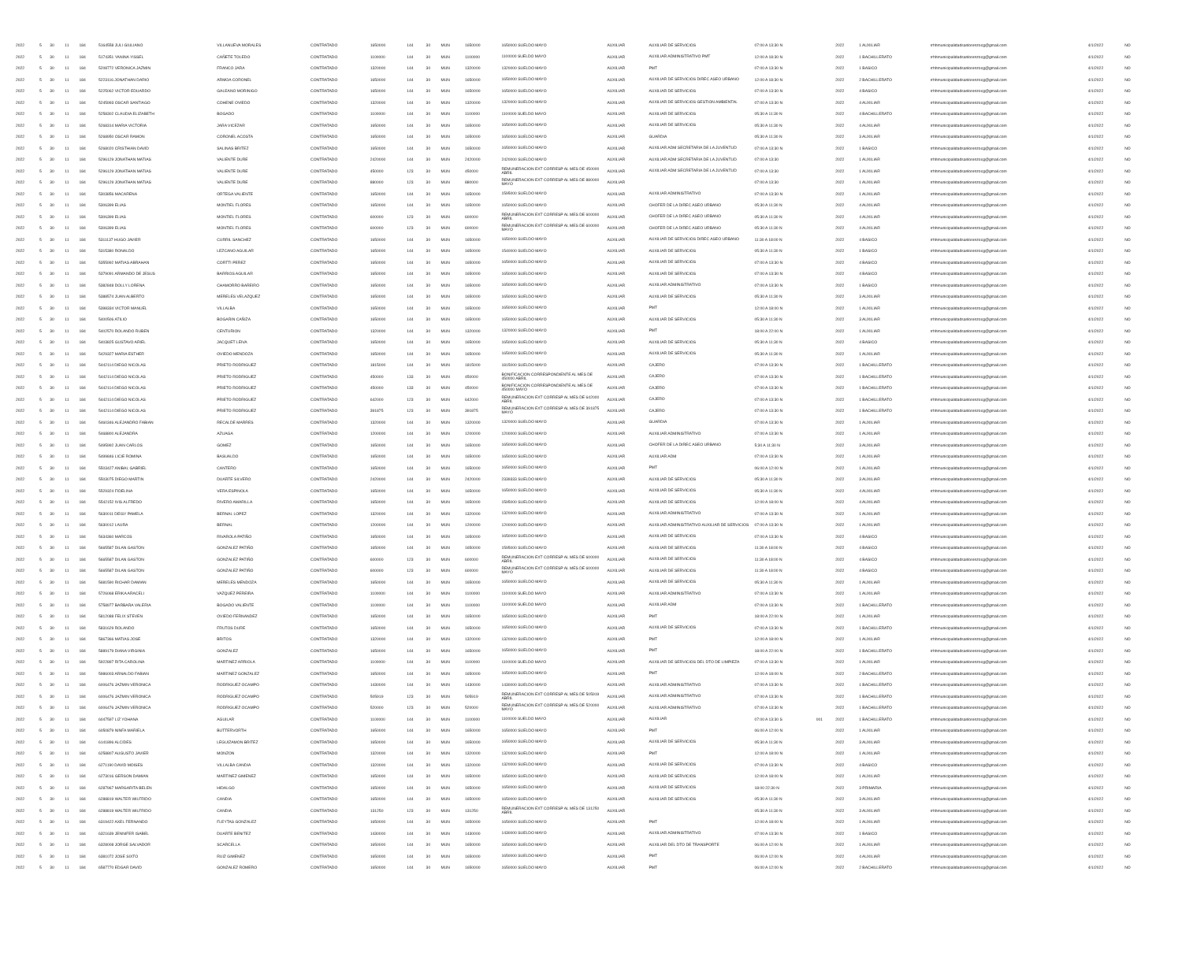| 2022 | 5 | 30 | 11 | 184 | 5164558 JULI GIULIANO | VILLANUEVA MORALES | CONTRATADO | 1650000 | 144 | 30 | MUN | 1650000 | 1650000 SUELDO MAYO | AUXILIAR | AUXILIAR DE SERVICIOS | 07:00 A 13:30 N | | 2022 | 1 AUXILIAR | rrhhmunicipalidadsanlorenzocg@gmail.com | 4/1/2022 | NO |
| 2022 | 5 | 30 | 11 | 184 | 5174351 YANINA YISSEL | CAÑETE TOLEDO | CONTRATADO | 1100000 | 144 | 30 | MUN | 1100000 | 1100000 SUELDO MAYO | AUXILIAR | AUXILIAR ADMINISTRATIVO PMT | 12:00 A 18:30 N | | 2022 | 1 BACHILLERATO | rrhhmunicipalidadsanlorenzocg@gmail.com | 4/1/2022 | NO |
| 2022 | 5 | 30 | 11 | 184 | 5208772 VERONICA JAZMIN | FRANCO JARA | CONTRATADO | 1320000 | 144 | 30 | MUN | 1320000 | 1320000 SUELDO MAYO | AUXILIAR | PMT | 07:00 A 13:30 N | | 2022 | 1 BASICO | rrhhmunicipalidadsanlorenzocg@gmail.com | 4/1/2022 | NO |
| 2022 | 5 | 30 | 11 | 184 | 5223116 JONATHAN DARIO | ARMOA CORONEL | CONTRATADO | 1650000 | 144 | 30 | MUN | 1650000 | 1650000 SUELDO MAYO | AUXILIAR | AUXILIAR DE SERVICIOS DIREC ASEO URBANO | 12:00 A 18:30 N | | 2022 | 2 BACHILLERATO | rrhhmunicipalidadsanlorenzocg@gmail.com | 4/1/2022 | NO |
| 2022 | 5 | 30 | 11 | 184 | 5225062 VICTOR EDUARDO | GALEANO MORINIGO | CONTRATADO | 1650000 | 144 | 30 | MUN | 1650000 | 1650000 SUELDO MAYO | AUXILIAR | AUXILIAR DE SERVICIOS | 07:00 A 13:30 N | | 2022 | 4 BASICO | rrhhmunicipalidadsanlorenzocg@gmail.com | 4/1/2022 | NO |
| 2022 | 5 | 30 | 11 | 184 | 5245993 OSCAR SANTIAGO | COHENE OVIEDO | CONTRATADO | 1320000 | 144 | 30 | MUN | 1320000 | 1320000 SUELDO MAYO | AUXILIAR | AUXILIAR DE SERVICIOS GESTION AMBIENTAL | 07:00 A 13:30 N | | 2022 | 4 AUXILIAR | rrhhmunicipalidadsanlorenzocg@gmail.com | 4/1/2022 | NO |
| 2022 | 5 | 30 | 11 | 184 | 5258302 CLAUDIA ELIZABETH | BOGADO | CONTRATADO | 1100000 | 144 | 30 | MUN | 1100000 | 1100000 SUELDO MAYO | AUXILIAR | AUXILIAR DE SERVICIOS | 05:30 A 11:30 N | | 2022 | 4 BACHILLERATO | rrhhmunicipalidadsanlorenzocg@gmail.com | 4/1/2022 | NO |
| 2022 | 5 | 30 | 11 | 184 | 5268314 MARIA VICTORIA | JARA VICEZAR | CONTRATADO | 1650000 | 144 | 30 | MUN | 1650000 | 1650000 SUELDO MAYO | AUXILIAR | AUXILIAR DE SERVICIOS | 05:30 A 11:30 N | | 2022 | 4 AUXILIAR | rrhhmunicipalidadsanlorenzocg@gmail.com | 4/1/2022 | NO |
| 2022 | 5 | 30 | 11 | 184 | 5268950 OSCAR RAMON | CORONEL ACOSTA | CONTRATADO | 1650000 | 144 | 30 | MUN | 1650000 | 1650000 SUELDO MAYO | AUXILIAR | GUARDIA | 05:30 A 11:30 N | | 2022 | 3 AUXILIAR | rrhhmunicipalidadsanlorenzocg@gmail.com | 4/1/2022 | NO |
| 2022 | 5 | 30 | 11 | 184 | 5268020 CRISTHIAN DAVID | SALINAS BRITEZ | CONTRATADO | 1650000 | 144 | 30 | MUN | 1650000 | 1650000 SUELDO MAYO | AUXILIAR | AUXILIAR ADM SECRETARIA DE LA JUVENTUD | 07:00 A 13:30 N | | 2022 | 1 BASICO | rrhhmunicipalidadsanlorenzocg@gmail.com | 4/1/2022 | NO |
| 2022 | 5 | 30 | 11 | 184 | 5296129 JONATHAN MATIAS | VALIENTE DURE | CONTRATADO | 2420000 | 144 | 30 | MUN | 2420000 | 2420000 SUELDO MAYO | AUXILIAR | AUXILIAR ADM SECRETARIA DE LA JUVENTUD | 07:00 A 13:30 | | 2022 | 1 AUXILIAR | rrhhmunicipalidadsanlorenzocg@gmail.com | 4/1/2022 | NO |
| 2022 | 5 | 30 | 11 | 184 | 5296129 JONATHAN MATIAS | VALIENTE DURE | CONTRATADO | 450000 | 123 | 30 | MUN | 450000 | REMUNERACION EXT CORRESP AL MES DE 450000 ABRIL | AUXILIAR | AUXILIAR ADM SECRETARIA DE LA JUVENTUD | 07:00 A 13:30 | | 2022 | 1 AUXILIAR | rrhhmunicipalidadsanlorenzocg@gmail.com | 4/1/2022 | NO |
| 2022 | 5 | 30 | 11 | 184 | 5296129 JONATHAN MATIAS | VALIENTE DURE | CONTRATADO | 880000 | 123 | 30 | MUN | 880000 | REMUNERACION EXT CORRESP AL MES DE 880000 MAYO | AUXILIAR | | 07:00 A 13:30 | | 2022 | 1 AUXILIAR | rrhhmunicipalidadsanlorenzocg@gmail.com | 4/1/2022 | NO |
| 2022 | 5 | 30 | 11 | 184 | 5303856 MACARENA | ORTEGA VALIENTE | CONTRATADO | 1650000 | 144 | 30 | MUN | 1650000 | 1595000 SUELDO MAYO | AUXILIAR | AUXILIAR ADMINISTRATIVO | 07:00 A 13:30 N | | 2022 | 1 AUXILIAR | rrhhmunicipalidadsanlorenzocg@gmail.com | 4/1/2022 | NO |
| 2022 | 5 | 30 | 11 | 184 | 5306399 ELIAS | MONTIEL FLORES | CONTRATADO | 1650000 | 144 | 30 | MUN | 1650000 | 1650000 SUELDO MAYO | AUXILIAR | CHOFER DE LA DIREC ASEO URBANO | 05:30 A 11:30 N | | 2022 | 4 AUXILIAR | rrhhmunicipalidadsanlorenzocg@gmail.com | 4/1/2022 | NO |
| 2022 | 5 | 30 | 11 | 184 | 5306399 ELIAS | MONTIEL FLORES | CONTRATADO | 600000 | 123 | 30 | MUN | 600000 | REMUNERACION EXT CORRESP AL MES DE 600000 ABRIL | AUXILIAR | CHOFER DE LA DIREC ASEO URBANO | 05:30 A 11:30 N | | 2022 | 4 AUXILIAR | rrhhmunicipalidadsanlorenzocg@gmail.com | 4/1/2022 | NO |
| 2022 | 5 | 30 | 11 | 184 | 5306399 ELIAS | MONTIEL FLORES | CONTRATADO | 600000 | 123 | 30 | MUN | 600000 | REMUNERACION EXT CORRESP AL MES DE 600000 MAYO | AUXILIAR | CHOFER DE LA DIREC ASEO URBANO | 05:30 A 11:30 N | | 2022 | 4 AUXILIAR | rrhhmunicipalidadsanlorenzocg@gmail.com | 4/1/2022 | NO |
| 2022 | 5 | 30 | 11 | 184 | 5311137 HUGO JAVIER | CURRIL SANCHEZ | CONTRATADO | 1650000 | 144 | 30 | MUN | 1650000 | 1650000 SUELDO MAYO | AUXILIAR | AUXILIAR DE SERVICIOS DIREC ASEO URBANO | 11:30 A 18:00 N | | 2022 | 4 BASICO | rrhhmunicipalidadsanlorenzocg@gmail.com | 4/1/2022 | NO |
| 2022 | 5 | 30 | 11 | 184 | 5315380 RONALDO | LEZCANO AGUILAR | CONTRATADO | 1650000 | 144 | 30 | MUN | 1650000 | 1540000 SUELDO MAYO | AUXILIAR | AUXILIAR DE SERVICIOS | 05:30 A 11:30 N | | 2022 | 1 BASICO | rrhhmunicipalidadsanlorenzocg@gmail.com | 4/1/2022 | NO |
| 2022 | 5 | 30 | 11 | 184 | 5355992 MATIAS ABRAHAN | CORTTI PEREZ | CONTRATADO | 1650000 | 144 | 30 | MUN | 1650000 | 1650000 SUELDO MAYO | AUXILIAR | AUXILIAR DE SERVICIOS | 07:00 A 13:30 N | | 2022 | 4 BASICO | rrhhmunicipalidadsanlorenzocg@gmail.com | 4/1/2022 | NO |
| 2022 | 5 | 30 | 11 | 184 | 5379091 ARMANDO DE JESUS | BARRIOS AGUILAR | CONTRATADO | 1650000 | 144 | 30 | MUN | 1650000 | 1650000 SUELDO MAYO | AUXILIAR | AUXILIAR DE SERVICIOS | 07:00 A 13:30 N | | 2022 | 4 BASICO | rrhhmunicipalidadsanlorenzocg@gmail.com | 4/1/2022 | NO |
| 2022 | 5 | 30 | 11 | 184 | 5382848 DOLLY LORENA | CHAMORRO BAREIRO | CONTRATADO | 1650000 | 144 | 30 | MUN | 1650000 | 1650000 SUELDO MAYO | AUXILIAR | AUXILIAR ADMINISTRATIVO | 07:00 A 13:30 N | | 2022 | 1 BASICO | rrhhmunicipalidadsanlorenzocg@gmail.com | 4/1/2022 | NO |
| 2022 | 5 | 30 | 11 | 184 | 5388574 JUAN ALBERTO | MERELES VELAZQUEZ | CONTRATADO | 1650000 | 144 | 30 | MUN | 1650000 | 1650000 SUELDO MAYO | AUXILIAR | AUXILIAR DE SERVICIOS | 05:30 A 11:30 N | | 2022 | 3 AUXILIAR | rrhhmunicipalidadsanlorenzocg@gmail.com | 4/1/2022 | NO |
| 2022 | 5 | 30 | 11 | 184 | 5398334 VICTOR MANUEL | VILLALBA | CONTRATADO | 1650000 | 144 | 30 | MUN | 1650000 | 1650000 SUELDO MAYO | AUXILIAR | PMT | 12:00 A 18:00 N | | 2022 | 1 AUXILIAR | rrhhmunicipalidadsanlorenzocg@gmail.com | 4/1/2022 | NO |
| 2022 | 5 | 30 | 11 | 184 | 5400506 ATILIO | BOGARIN CAÑIZA | CONTRATADO | 1650000 | 144 | 30 | MUN | 1650000 | 1650000 SUELDO MAYO | AUXILIAR | AUXILIAR DE SERVICIOS | 05:30 A 11:30 N | | 2022 | 3 AUXILIAR | rrhhmunicipalidadsanlorenzocg@gmail.com | 4/1/2022 | NO |
| 2022 | 5 | 30 | 11 | 184 | 5402570 ROLANDO RUBEN | CENTURION | CONTRATADO | 1320000 | 144 | 30 | MUN | 1320000 | 1320000 SUELDO MAYO | AUXILIAR | PMT | 18:00 A 22:00 N | | 2022 | 1 AUXILIAR | rrhhmunicipalidadsanlorenzocg@gmail.com | 4/1/2022 | NO |
| 2022 | 5 | 30 | 11 | 184 | 5403825 GUSTAVO ARIEL | JACQUET LEIVA | CONTRATADO | 1650000 | 144 | 30 | MUN | 1650000 | 1650000 SUELDO MAYO | AUXILIAR | AUXILIAR DE SERVICIOS | 05:30 A 11:30 N | | 2022 | 4 BASICO | rrhhmunicipalidadsanlorenzocg@gmail.com | 4/1/2022 | NO |
| 2022 | 5 | 30 | 11 | 184 | 5429327 MARIA ESTHER | OVIEDO MENDOZA | CONTRATADO | 1650000 | 144 | 30 | MUN | 1650000 | 1650000 SUELDO MAYO | AUXILIAR | AUXILIAR DE SERVICIOS | 05:30 A 11:30 N | | 2022 | 1 AUXILIAR | rrhhmunicipalidadsanlorenzocg@gmail.com | 4/1/2022 | NO |
| 2022 | 5 | 30 | 11 | 184 | 5442114 DIEGO NICOLAS | PRIETO RODRIGUEZ | CONTRATADO | 1815000 | 144 | 30 | MUN | 1815000 | 1815000 SUELDO MAYO | AUXILIAR | CAJERO | 07:00 A 13:30 N | | 2022 | 1 BACHILLERATO | rrhhmunicipalidadsanlorenzocg@gmail.com | 4/1/2022 | NO |
| 2022 | 5 | 30 | 11 | 184 | 5442114 DIEGO NICOLAS | PRIETO RODRIGUEZ | CONTRATADO | 450000 | 133 | 30 | MUN | 450000 | BONIFICACION CORRESPONDIENTE AL MES DE 450000 ABRIL | AUXILIAR | CAJERO | 07:00 A 13:30 N | | 2022 | 1 BACHILLERATO | rrhhmunicipalidadsanlorenzocg@gmail.com | 4/1/2022 | NO |
| 2022 | 5 | 30 | 11 | 184 | 5442114 DIEGO NICOLAS | PRIETO RODRIGUEZ | CONTRATADO | 450000 | 133 | 30 | MUN | 450000 | BONIFICACION CORRESPONDIENTE AL MES DE 450000 MAYO | AUXILIAR | CAJERO | 07:00 A 13:30 N | | 2022 | 1 BACHILLERATO | rrhhmunicipalidadsanlorenzocg@gmail.com | 4/1/2022 | NO |
| 2022 | 5 | 30 | 11 | 184 | 5442114 DIEGO NICOLAS | PRIETO RODRIGUEZ | CONTRATADO | 642000 | 123 | 30 | MUN | 642000 | REMUNERACION EXT CORRESP AL MES DE 642000 ABRIL | AUXILIAR | CAJERO | 07:00 A 13:30 N | | 2022 | 1 BACHILLERATO | rrhhmunicipalidadsanlorenzocg@gmail.com | 4/1/2022 | NO |
| 2022 | 5 | 30 | 11 | 184 | 5442114 DIEGO NICOLAS | PRIETO RODRIGUEZ | CONTRATADO | 391875 | 123 | 30 | MUN | 391875 | REMUNERACION EXT CORRESP AL MES DE 391875 MAYO | AUXILIAR | CAJERO | 07:00 A 13:30 N | | 2022 | 1 BACHILLERATO | rrhhmunicipalidadsanlorenzocg@gmail.com | 4/1/2022 | NO |
| 2022 | 5 | 30 | 11 | 184 | 5460346 ALEJANDRO FABIAN | RECALDE MARRES | CONTRATADO | 1320000 | 144 | 30 | MUN | 1320000 | 1320000 SUELDO MAYO | AUXILIAR | GUARDIA | 07:00 A 13:30 N | | 2022 | 1 AUXILIAR | rrhhmunicipalidadsanlorenzocg@gmail.com | 4/1/2022 | NO |
| 2022 | 5 | 30 | 11 | 184 | 5468800 ALEJANDRA | AZUAGA | CONTRATADO | 1200000 | 144 | 30 | MUN | 1200000 | 1200000 SUELDO MAYO | AUXILIAR | AUXILIAR ADMINISTRATIVO | 07:00 A 13:30 N | | 2022 | 1 AUXILIAR | rrhhmunicipalidadsanlorenzocg@gmail.com | 4/1/2022 | NO |
| 2022 | 5 | 30 | 11 | 184 | 5495992 JUAN CARLOS | GOMEZ | CONTRATADO | 1650000 | 144 | 30 | MUN | 1650000 | 1650000 SUELDO MAYO | AUXILIAR | CHOFER DE LA DIREC ASEO URBANO | 5:30 A 11:30 N | | 2022 | 3 AUXILIAR | rrhhmunicipalidadsanlorenzocg@gmail.com | 4/1/2022 | NO |
| 2022 | 5 | 30 | 11 | 184 | 5499846 LICIE ROMINA | BASUALDO | CONTRATADO | 1650000 | 144 | 30 | MUN | 1650000 | 1650000 SUELDO MAYO | AUXILIAR | AUXILIAR ADM | 07:00 A 13:30 N | | 2022 | 1 AUXILIAR | rrhhmunicipalidadsanlorenzocg@gmail.com | 4/1/2022 | NO |
| 2022 | 5 | 30 | 11 | 184 | 5503427 ANIBAL GABRIEL | CANTERO | CONTRATADO | 1650000 | 144 | 30 | MUN | 1650000 | 1650000 SUELDO MAYO | AUXILIAR | PMT | 06:00 A 12:00 N | | 2022 | 1 AUXILIAR | rrhhmunicipalidadsanlorenzocg@gmail.com | 4/1/2022 | NO |
| 2022 | 5 | 30 | 11 | 184 | 5503075 DIEGO MARTIN | DUARTE SILVERO | CONTRATADO | 2420000 | 144 | 30 | MUN | 2420000 | 2339333 SUELDO MAYO | AUXILIAR | AUXILIAR DE SERVICIOS | 05:30 A 11:30 N | | 2022 | 3 AUXILIAR | rrhhmunicipalidadsanlorenzocg@gmail.com | 4/1/2022 | NO |
| 2022 | 5 | 30 | 11 | 184 | 5529324 FIDELINA | VERA ESPINOLA | CONTRATADO | 1650000 | 144 | 30 | MUN | 1650000 | 1650000 SUELDO MAYO | AUXILIAR | AUXILIAR DE SERVICIOS | 05:30 A 11:30 N | | 2022 | 4 AUXILIAR | rrhhmunicipalidadsanlorenzocg@gmail.com | 4/1/2022 | NO |
| 2022 | 5 | 30 | 11 | 184 | 5542152 IVIS ALFREDO | RIVERO AMARILLA | CONTRATADO | 1650000 | 144 | 30 | MUN | 1650000 | 1595000 SUELDO MAYO | AUXILIAR | AUXILIAR DE SERVICIOS | 12:00 A 18:00 N | | 2022 | 4 AUXILIAR | rrhhmunicipalidadsanlorenzocg@gmail.com | 4/1/2022 | NO |
| 2022 | 5 | 30 | 11 | 184 | 5630011 DEISY PAMELA | BERNAL LOPEZ | CONTRATADO | 1320000 | 144 | 30 | MUN | 1320000 | 1320000 SUELDO MAYO | AUXILIAR | AUXILIAR ADMINISTRATIVO | 07:00 A 13:30 N | | 2022 | 1 AUXILIAR | rrhhmunicipalidadsanlorenzocg@gmail.com | 4/1/2022 | NO |
| 2022 | 5 | 30 | 11 | 184 | 5630012 LAURA | BERNAL | CONTRATADO | 1200000 | 144 | 30 | MUN | 1200000 | 1200000 SUELDO MAYO | AUXILIAR | AUXILIAR ADMINISTRATIVO AUXILIAR DE SERVICIOS | 07:00 A 13:30 N | | 2022 | 1 AUXILIAR | rrhhmunicipalidadsanlorenzocg@gmail.com | 4/1/2022 | NO |
| 2022 | 5 | 30 | 11 | 184 | 5634360 MARCOS | RIVAROLA PATIÑO | CONTRATADO | 1650000 | 144 | 30 | MUN | 1650000 | 1650000 SUELDO MAYO | AUXILIAR | AUXILIAR DE SERVICIOS | 07:00 A 13:30 N | | 2022 | 4 BASICO | rrhhmunicipalidadsanlorenzocg@gmail.com | 4/1/2022 | NO |
| 2022 | 5 | 30 | 11 | 184 | 5665587 DILAN GASTON | GONZALEZ PATIÑO | CONTRATADO | 1650000 | 144 | 30 | MUN | 1650000 | 1595000 SUELDO MAYO | AUXILIAR | AUXILIAR DE SERVICIOS | 11:30 A 18:00 N | | 2022 | 4 BASICO | rrhhmunicipalidadsanlorenzocg@gmail.com | 4/1/2022 | NO |
| 2022 | 5 | 30 | 11 | 184 | 5665587 DILAN GASTON | GONZALEZ PATIÑO | CONTRATADO | 600000 | 123 | 30 | MUN | 600000 | REMUNERACION EXT CORRESP AL MES DE 600000 ABRIL | AUXILIAR | AUXILIAR DE SERVICIOS | 11:30 A 18:00 N | | 2022 | 4 BASICO | rrhhmunicipalidadsanlorenzocg@gmail.com | 4/1/2022 | NO |
| 2022 | 5 | 30 | 11 | 184 | 5665587 DILAN GASTON | GONZALEZ PATIÑO | CONTRATADO | 600000 | 123 | 30 | MUN | 600000 | REMUNERACION EXT CORRESP AL MES DE 600000 MAYO | AUXILIAR | AUXILIAR DE SERVICIOS | 11:30 A 18:00 N | | 2022 | 4 BASICO | rrhhmunicipalidadsanlorenzocg@gmail.com | 4/1/2022 | NO |
| 2022 | 5 | 30 | 11 | 184 | 5681590 RICHAR DAMIAN | MERELES MENDOZA | CONTRATADO | 1650000 | 144 | 30 | MUN | 1650000 | 1650000 SUELDO MAYO | AUXILIAR | AUXILIAR DE SERVICIOS | 05:30 A 11:30 N | | 2022 | 1 AUXILIAR | rrhhmunicipalidadsanlorenzocg@gmail.com | 4/1/2022 | NO |
| 2022 | 5 | 30 | 11 | 184 | 5726068 ERIKA ARACELI | VAZQUEZ PEREIRA | CONTRATADO | 1100000 | 144 | 30 | MUN | 1100000 | 1100000 SUELDO MAYO | AUXILIAR | AUXILIAR ADMINISTRATIVO | 07:00 A 13:30 N | | 2022 | 1 AUXILIAR | rrhhmunicipalidadsanlorenzocg@gmail.com | 4/1/2022 | NO |
| 2022 | 5 | 30 | 11 | 184 | 5758977 BARBARA VALERIA | BOGADO VALIENTE | CONTRATADO | 1100000 | 144 | 30 | MUN | 1100000 | 1100000 SUELDO MAYO | AUXILIAR | AUXILIAR ADM | 07:00 A 13:30 N | | 2022 | 1 BACHILLERATO | rrhhmunicipalidadsanlorenzocg@gmail.com | 4/1/2022 | NO |
| 2022 | 5 | 30 | 11 | 184 | 5812088 FELIX STEVEN | OVIEDO FERNANDEZ | CONTRATADO | 1650000 | 144 | 30 | MUN | 1650000 | 1650000 SUELDO MAYO | AUXILIAR | PMT | 18:00 A 22:00 N | | 2022 | 1 AUXILIAR | rrhhmunicipalidadsanlorenzocg@gmail.com | 4/1/2022 | NO |
| 2022 | 5 | 30 | 11 | 184 | 5831629 ROLANDO | FRUTOS DURE | CONTRATADO | 1650000 | 144 | 30 | MUN | 1650000 | 1650000 SUELDO MAYO | AUXILIAR | AUXILIAR DE SERVICIOS | 07:00 A 13:30 N | | 2022 | 1 BACHILLERATO | rrhhmunicipalidadsanlorenzocg@gmail.com | 4/1/2022 | NO |
| 2022 | 5 | 30 | 11 | 184 | 5867366 MATIAS JOSE | BRITOS | CONTRATADO | 1320000 | 144 | 30 | MUN | 1320000 | 1320000 SUELDO MAYO | AUXILIAR | PMT | 12:00 A 18:00 N | | 2022 | 1 AUXILIAR | rrhhmunicipalidadsanlorenzocg@gmail.com | 4/1/2022 | NO |
| 2022 | 5 | 30 | 11 | 184 | 5889179 DIANA VIRGINIA | GONZALEZ | CONTRATADO | 1650000 | 144 | 30 | MUN | 1650000 | 1650000 SUELDO MAYO | AUXILIAR | PMT | 18:00 A 22:00 N | | 2022 | 1 BACHILLERATO | rrhhmunicipalidadsanlorenzocg@gmail.com | 4/1/2022 | NO |
| 2022 | 5 | 30 | 11 | 184 | 5922897 RITA CAROLINA | MARTINEZ ARRIOLA | CONTRATADO | 1100000 | 144 | 30 | MUN | 1100000 | 1100000 SUELDO MAYO | AUXILIAR | AUXILIAR DE SERVICIOS DEL DTO DE LIMPIEZA | 07:00 A 13:30 N | | 2022 | 1 AUXILIAR | rrhhmunicipalidadsanlorenzocg@gmail.com | 4/1/2022 | NO |
| 2022 | 5 | 30 | 11 | 184 | 5986003 ARNALDO FABIAN | MARTINEZ GONZALEZ | CONTRATADO | 1650000 | 144 | 30 | MUN | 1650000 | 1650000 SUELDO MAYO | AUXILIAR | PMT | 12:00 A 18:00 N | | 2022 | 2 BACHILLERATO | rrhhmunicipalidadsanlorenzocg@gmail.com | 4/1/2022 | NO |
| 2022 | 5 | 30 | 11 | 184 | 6006476 JAZMIN VERONICA | RODRIGUEZ OCAMPO | CONTRATADO | 1430000 | 144 | 30 | MUN | 1430000 | 1430000 SUELDO MAYO | AUXILIAR | AUXILIAR ADMINISTRATIVO | 07:00 A 13:30 N | | 2022 | 1 BACHILLERATO | rrhhmunicipalidadsanlorenzocg@gmail.com | 4/1/2022 | NO |
| 2022 | 5 | 30 | 11 | 184 | 6006476 JAZMIN VERONICA | RODRIGUEZ OCAMPO | CONTRATADO | 505919 | 123 | 30 | MUN | 505919 | REMUNERACION EXT CORRESP AL MES DE 505919 ABRIL | AUXILIAR | AUXILIAR ADMINISTRATIVO | 07:00 A 13:30 N | | 2022 | 1 BACHILLERATO | rrhhmunicipalidadsanlorenzocg@gmail.com | 4/1/2022 | NO |
| 2022 | 5 | 30 | 11 | 184 | 6006476 JAZMIN VERONICA | RODRIGUEZ OCAMPO | CONTRATADO | 520000 | 123 | 30 | MUN | 520000 | REMUNERACION EXT CORRESP AL MES DE 520000 MAYO | AUXILIAR | AUXILIAR ADMINISTRATIVO | 07:00 A 13:30 N | | 2022 | 1 BACHILLERATO | rrhhmunicipalidadsanlorenzocg@gmail.com | 4/1/2022 | NO |
| 2022 | 5 | 30 | 11 | 184 | 6047597 LIZ YOHANA | AGUILAR | CONTRATADO | 1100000 | 144 | 30 | MUN | 1100000 | 1100000 SUELDO MAYO | AUXILIAR | AUXILIAR | 07:00 A 13:30 S | 001 | 2022 | 1 BACHILLERATO | rrhhmunicipalidadsanlorenzocg@gmail.com | 4/1/2022 | NO |
| 2022 | 5 | 30 | 11 | 184 | 6050879 NINFA MARIELA | BUTTERVORTH | CONTRATADO | 1650000 | 144 | 30 | MUN | 1650000 | 1650000 SUELDO MAYO | AUXILIAR | PMT | 06:00 A 12:00 N | | 2022 | 1 AUXILIAR | rrhhmunicipalidadsanlorenzocg@gmail.com | 4/1/2022 | NO |
| 2022 | 5 | 30 | 11 | 184 | 6141896 ALCIDES | LEGUIZAMON BRITEZ | CONTRATADO | 1650000 | 144 | 30 | MUN | 1650000 | 1650000 SUELDO MAYO | AUXILIAR | AUXILIAR DE SERVICIOS | 05:30 A 11:30 N | | 2022 | 3 AUXILIAR | rrhhmunicipalidadsanlorenzocg@gmail.com | 4/1/2022 | NO |
| 2022 | 5 | 30 | 11 | 184 | 6258807 AUGUSTO JAVIER | MONZON | CONTRATADO | 1320000 | 144 | 30 | MUN | 1320000 | 1320000 SUELDO MAYO | AUXILIAR | PMT | 12:00 A 18:00 N | | 2022 | 1 AUXILIAR | rrhhmunicipalidadsanlorenzocg@gmail.com | 4/1/2022 | NO |
| 2022 | 5 | 30 | 11 | 184 | 6271190 DAVID MOISES | VILLALBA CANDIA | CONTRATADO | 1320000 | 144 | 30 | MUN | 1320000 | 1320000 SUELDO MAYO | AUXILIAR | AUXILIAR DE SERVICIOS | 07:00 A 13:30 N | | 2022 | 4 BASICO | rrhhmunicipalidadsanlorenzocg@gmail.com | 4/1/2022 | NO |
| 2022 | 5 | 30 | 11 | 184 | 6273016 GERSON DAMIAN | MARTINEZ GIMENEZ | CONTRATADO | 1650000 | 144 | 30 | MUN | 1650000 | 1650000 SUELDO MAYO | AUXILIAR | AUXILIAR DE SERVICIOS | 12:00 A 18:00 N | | 2022 | 1 AUXILIAR | rrhhmunicipalidadsanlorenzocg@gmail.com | 4/1/2022 | NO |
| 2022 | 5 | 30 | 11 | 184 | 6287967 MARGARITA BELEN | HIDALGO | CONTRATADO | 1650000 | 144 | 30 | MUN | 1650000 | 1650000 SUELDO MAYO | AUXILIAR | AUXILIAR DE SERVICIOS | 18:00 22:30 N | | 2022 | 3 PRIMARIA | rrhhmunicipalidadsanlorenzocg@gmail.com | 4/1/2022 | NO |
| 2022 | 5 | 30 | 11 | 184 | 6288819 WALTER WILFRIDO | CANDIA | CONTRATADO | 1650000 | 144 | 30 | MUN | 1650000 | 1650000 SUELDO MAYO | AUXILIAR | AUXILIAR DE SERVICIOS | 05:30 A 11:30 N | | 2022 | 3 AUXILIAR | rrhhmunicipalidadsanlorenzocg@gmail.com | 4/1/2022 | NO |
| 2022 | 5 | 30 | 11 | 184 | 6288819 WALTER WILFRIDO | CANDIA | CONTRATADO | 131250 | 123 | 30 | MUN | 131250 | REMUNERACION EXT CORRESP AL MES DE 131250 ABRIL | AUXILIAR | | 05:30 A 11:30 N | | 2022 | 3 AUXILIAR | rrhhmunicipalidadsanlorenzocg@gmail.com | 4/1/2022 | NO |
| 2022 | 5 | 30 | 11 | 184 | 6319422 AXEL FERNANDO | FLEYTAS GONZALEZ | CONTRATADO | 1650000 | 144 | 30 | MUN | 1650000 | 1650000 SUELDO MAYO | AUXILIAR | PMT | 12:00 A 18:00 N | | 2022 | 1 AUXILIAR | rrhhmunicipalidadsanlorenzocg@gmail.com | 4/1/2022 | NO |
| 2022 | 5 | 30 | 11 | 184 | 6321639 JENNIFER ISABEL | DUARTE BENITEZ | CONTRATADO | 1430000 | 144 | 30 | MUN | 1430000 | 1430000 SUELDO MAYO | AUXILIAR | AUXILIAR ADMINISTRATIVO | 07:00 A 13:30 N | | 2022 | 1 BASICO | rrhhmunicipalidadsanlorenzocg@gmail.com | 4/1/2022 | NO |
| 2022 | 5 | 30 | 11 | 184 | 6328008 JORGE SALVADOR | SCARCELLA | CONTRATADO | 1650000 | 144 | 30 | MUN | 1650000 | 1650000 SUELDO MAYO | AUXILIAR | AUXILIAR DEL DTO DE TRANSPORTE | 06:00 A 12:00 N | | 2022 | 1 AUXILIAR | rrhhmunicipalidadsanlorenzocg@gmail.com | 4/1/2022 | NO |
| 2022 | 5 | 30 | 11 | 184 | 6381072 JOSE SIXTO | RUIZ GIMENEZ | CONTRATADO | 1650000 | 144 | 30 | MUN | 1650000 | 1650000 SUELDO MAYO | AUXILIAR | PMT | 06:00 A 12:00 N | | 2022 | 4 AUXILIAR | rrhhmunicipalidadsanlorenzocg@gmail.com | 4/1/2022 | NO |
| 2022 | 5 | 30 | 11 | 184 | 6587770 EDGAR DAVID | GONZALEZ ROMERO | CONTRATADO | 1650000 | 144 | 30 | MUN | 1650000 | 1650000 SUELDO MAYO | AUXILIAR | PMT | 06:00 A 12:00 N | | 2022 | 2 BACHILLERATO | rrhhmunicipalidadsanlorenzocg@gmail.com | 4/1/2022 | NO |